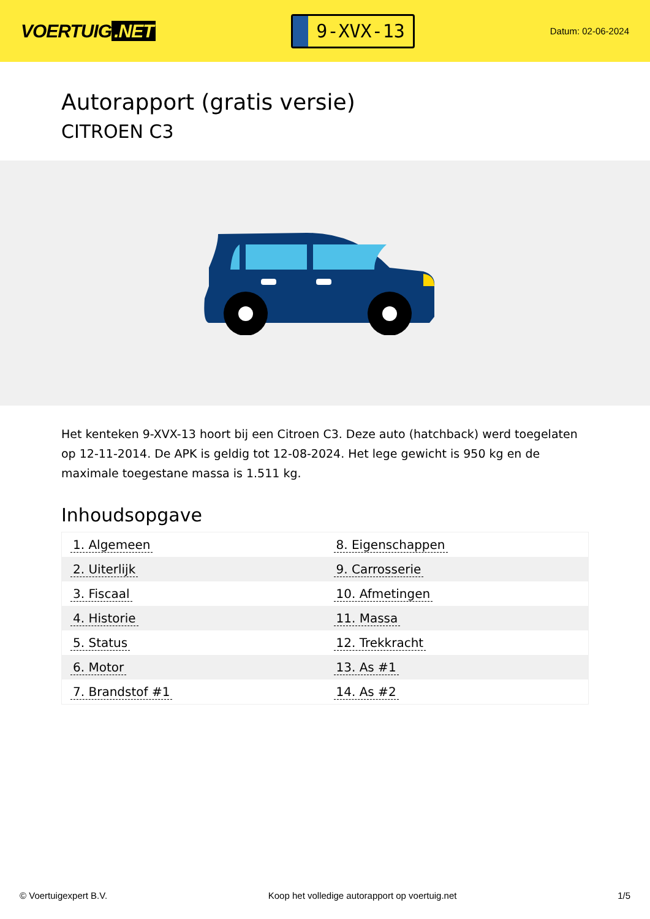VOERTUIG.NET
9-XVX-13
Datum: 02-06-2024
Autorapport (gratis versie)
CITROEN C3
Het kenteken 9-XVX-13 hoort bij een Citroen C3. Deze auto (hatchback) werd toegelaten op 12-11-2014. De APK is geldig tot 12-08-2024. Het lege gewicht is 950 kg en de maximale toegestane massa is 1.511 kg.
Inhoudsopgave
| 1. Algemeen | 8. Eigenschappen |
| 2. Uiterlijk | 9. Carrosserie |
| 3. Fiscaal | 10. Afmetingen |
| 4. Historie | 11. Massa |
| 5. Status | 12. Trekkracht |
| 6. Motor | 13. As #1 |
| 7. Brandstof #1 | 14. As #2 |
© Voertuigexpert B.V. Koop het volledige autorapport op voertuig.net 1/5